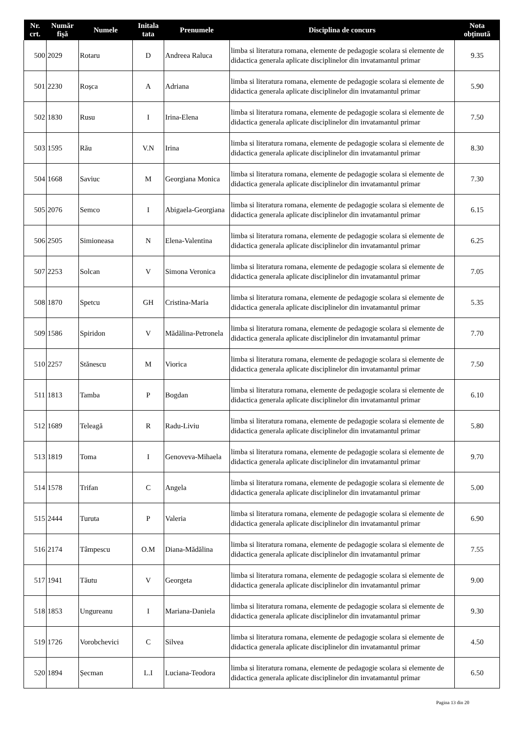| Nr. crt. | Număr fișă | Numele | Initala tata | Prenumele | Disciplina de concurs | Nota obținută |
| --- | --- | --- | --- | --- | --- | --- |
| 500 | 2029 | Rotaru | D | Andreea Raluca | limba si literatura romana, elemente de pedagogie scolara si elemente de didactica generala aplicate disciplinelor din invatamantul primar | 9.35 |
| 501 | 2230 | Roșca | A | Adriana | limba si literatura romana, elemente de pedagogie scolara si elemente de didactica generala aplicate disciplinelor din invatamantul primar | 5.90 |
| 502 | 1830 | Rusu | I | Irina-Elena | limba si literatura romana, elemente de pedagogie scolara si elemente de didactica generala aplicate disciplinelor din invatamantul primar | 7.50 |
| 503 | 1595 | Rău | V.N | Irina | limba si literatura romana, elemente de pedagogie scolara si elemente de didactica generala aplicate disciplinelor din invatamantul primar | 8.30 |
| 504 | 1668 | Saviuc | M | Georgiana Monica | limba si literatura romana, elemente de pedagogie scolara si elemente de didactica generala aplicate disciplinelor din invatamantul primar | 7.30 |
| 505 | 2076 | Semco | I | Abigaela-Georgiana | limba si literatura romana, elemente de pedagogie scolara si elemente de didactica generala aplicate disciplinelor din invatamantul primar | 6.15 |
| 506 | 2505 | Simioneasa | N | Elena-Valentina | limba si literatura romana, elemente de pedagogie scolara si elemente de didactica generala aplicate disciplinelor din invatamantul primar | 6.25 |
| 507 | 2253 | Solcan | V | Simona Veronica | limba si literatura romana, elemente de pedagogie scolara si elemente de didactica generala aplicate disciplinelor din invatamantul primar | 7.05 |
| 508 | 1870 | Spetcu | GH | Cristina-Maria | limba si literatura romana, elemente de pedagogie scolara si elemente de didactica generala aplicate disciplinelor din invatamantul primar | 5.35 |
| 509 | 1586 | Spiridon | V | Mădălina-Petronela | limba si literatura romana, elemente de pedagogie scolara si elemente de didactica generala aplicate disciplinelor din invatamantul primar | 7.70 |
| 510 | 2257 | Stănescu | M | Viorica | limba si literatura romana, elemente de pedagogie scolara si elemente de didactica generala aplicate disciplinelor din invatamantul primar | 7.50 |
| 511 | 1813 | Tamba | P | Bogdan | limba si literatura romana, elemente de pedagogie scolara si elemente de didactica generala aplicate disciplinelor din invatamantul primar | 6.10 |
| 512 | 1689 | Teleagă | R | Radu-Liviu | limba si literatura romana, elemente de pedagogie scolara si elemente de didactica generala aplicate disciplinelor din invatamantul primar | 5.80 |
| 513 | 1819 | Toma | I | Genoveva-Mihaela | limba si literatura romana, elemente de pedagogie scolara si elemente de didactica generala aplicate disciplinelor din invatamantul primar | 9.70 |
| 514 | 1578 | Trifan | C | Angela | limba si literatura romana, elemente de pedagogie scolara si elemente de didactica generala aplicate disciplinelor din invatamantul primar | 5.00 |
| 515 | 2444 | Turuta | P | Valeria | limba si literatura romana, elemente de pedagogie scolara si elemente de didactica generala aplicate disciplinelor din invatamantul primar | 6.90 |
| 516 | 2174 | Tâmpescu | O.M | Diana-Mădălina | limba si literatura romana, elemente de pedagogie scolara si elemente de didactica generala aplicate disciplinelor din invatamantul primar | 7.55 |
| 517 | 1941 | Tăutu | V | Georgeta | limba si literatura romana, elemente de pedagogie scolara si elemente de didactica generala aplicate disciplinelor din invatamantul primar | 9.00 |
| 518 | 1853 | Ungureanu | I | Mariana-Daniela | limba si literatura romana, elemente de pedagogie scolara si elemente de didactica generala aplicate disciplinelor din invatamantul primar | 9.30 |
| 519 | 1726 | Vorobchevici | C | Silvea | limba si literatura romana, elemente de pedagogie scolara si elemente de didactica generala aplicate disciplinelor din invatamantul primar | 4.50 |
| 520 | 1894 | Șecman | L.I | Luciana-Teodora | limba si literatura romana, elemente de pedagogie scolara si elemente de didactica generala aplicate disciplinelor din invatamantul primar | 6.50 |
Pagina 13 din 20